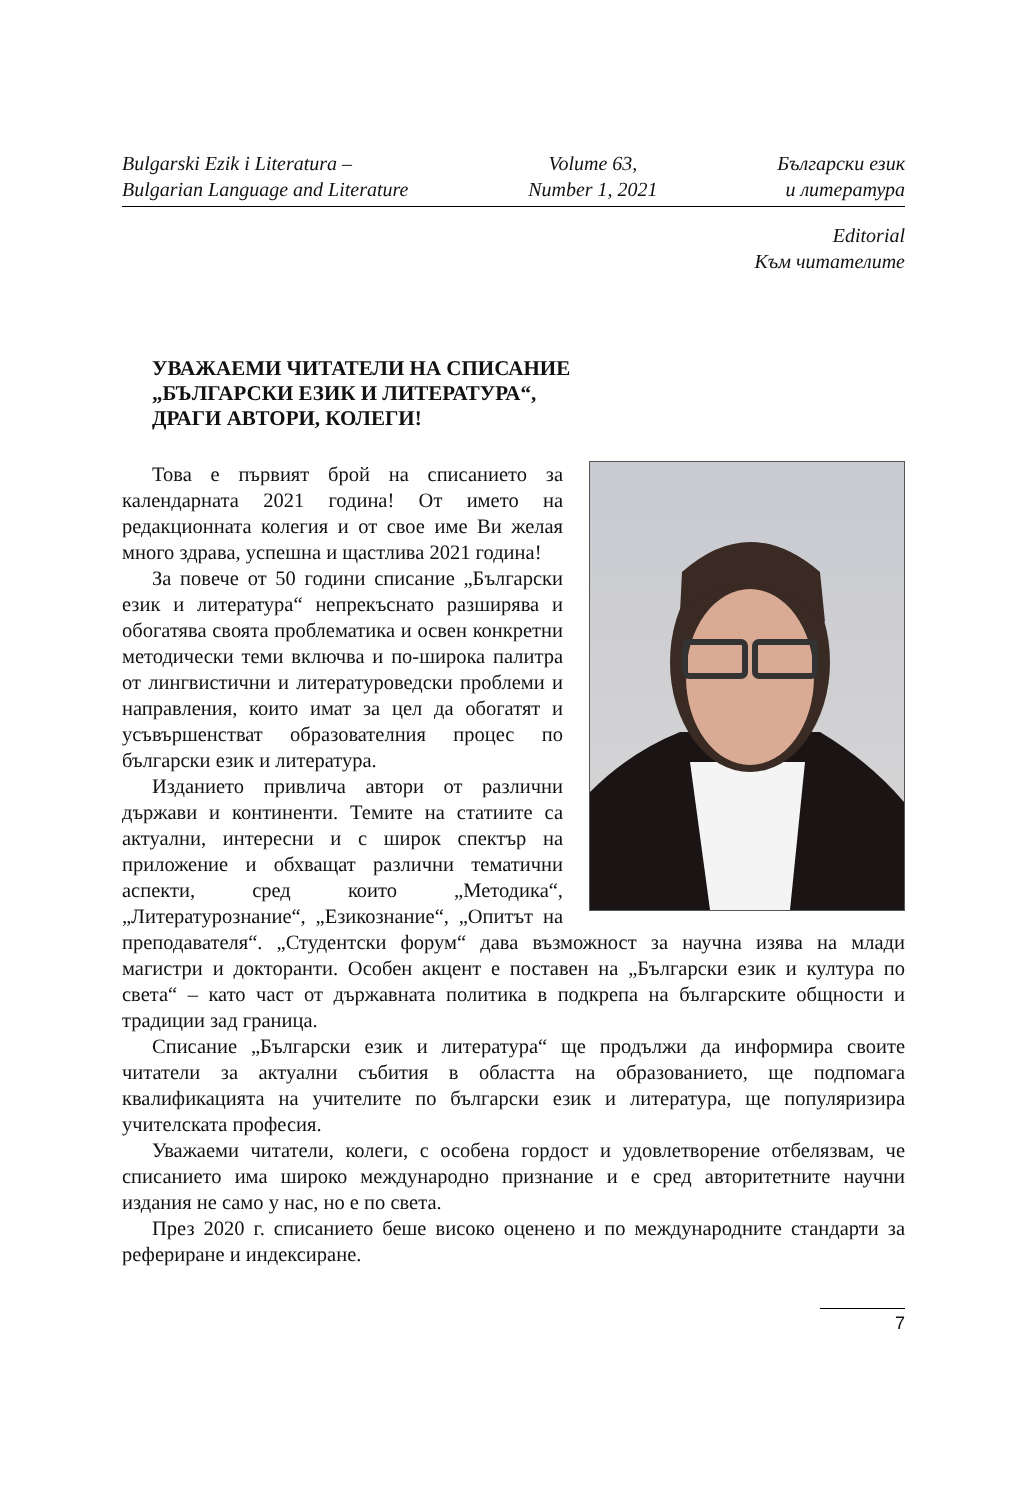Bulgarski Ezik i Literatura –
Bulgarian Language and Literature
Volume 63,
Number 1, 2021
Български език
и литература
Editorial
Към читателите
УВАЖАЕМИ ЧИТАТЕЛИ НА СПИСАНИЕ
„БЪЛГАРСКИ ЕЗИК И ЛИТЕРАТУРА“,
ДРАГИ АВТОРИ, КОЛЕГИ!
Това е първият брой на списанието за календарната 2021 година! От името на редакционната колегия и от свое име Ви желая много здрава, успешна и щастлива 2021 година!
За повече от 50 години списание „Български език и литература“ непрекъснато разширява и обогатява своята проблематика и освен конкретни методически теми включва и по-широка палитра от лингвистични и литературоведски проблеми и направления, които имат за цел да обогатят и усъвършенстват образователния процес по български език и литература.
Изданието привлича автори от различни държави и континенти. Темите на статиите са актуални, интересни и с широк спектър на приложение и обхващат различни тематични аспекти, сред които „Методика“, „Литературознание“, „Езикознание“, „Опитът на преподавателя“. „Студентски форум“ дава възможност за научна изява на млади магистри и докторанти. Особен акцент е поставен на „Български език и култура по света“ – като част от държавната политика в подкрепа на българските общности и традиции зад граница.
Списание „Български език и литература“ ще продължи да информира своите читатели за актуални събития в областта на образованието, ще подпомага квалификацията на учителите по български език и литература, ще популяризира учителската професия.
Уважаеми читатели, колеги, с особена гордост и удовлетворение отбелязвам, че списанието има широко международно признание и е сред авторитетните научни издания не само у нас, но е по света.
През 2020 г. списанието беше високо оценено и по международните стандарти за рефериране и индексиране.
7